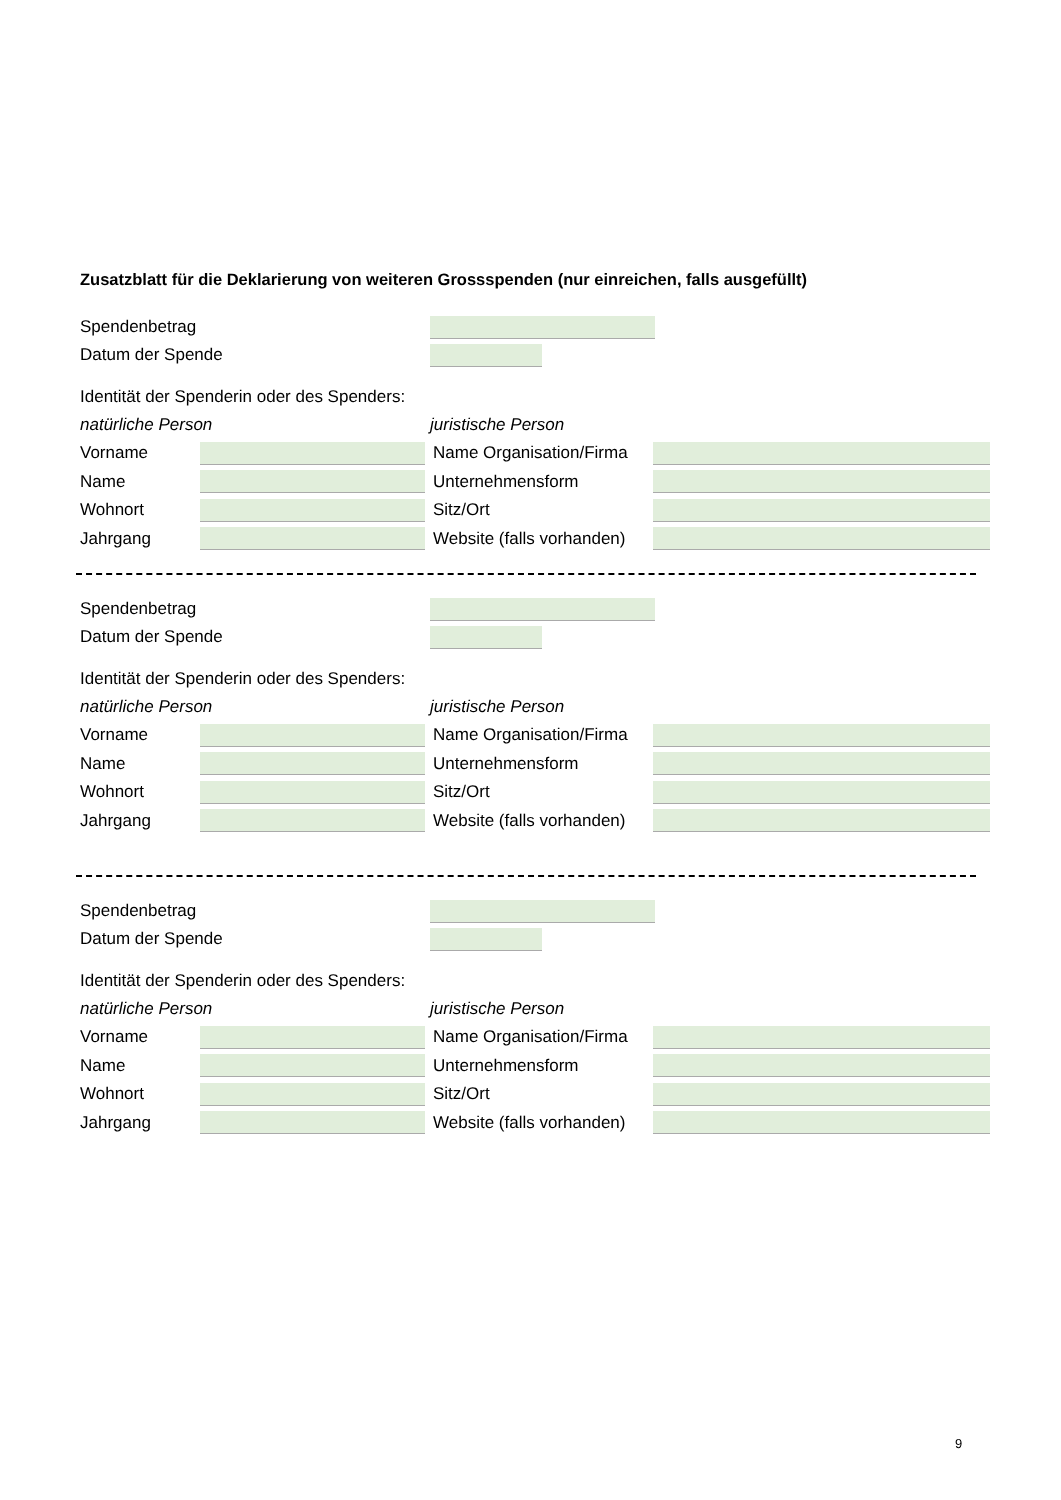Zusatzblatt für die Deklarierung von weiteren Grossspenden (nur einreichen, falls ausgefüllt)
Spendenbetrag
Datum der Spende
Identität der Spenderin oder des Spenders:
natürliche Person juristische Person
Vorname Name Organisation/Firma
Name Unternehmensform
Wohnort Sitz/Ort
Jahrgang Website (falls vorhanden)
Spendenbetrag
Datum der Spende
Identität der Spenderin oder des Spenders:
natürliche Person juristische Person
Vorname Name Organisation/Firma
Name Unternehmensform
Wohnort Sitz/Ort
Jahrgang Website (falls vorhanden)
Spendenbetrag
Datum der Spende
Identität der Spenderin oder des Spenders:
natürliche Person juristische Person
Vorname Name Organisation/Firma
Name Unternehmensform
Wohnort Sitz/Ort
Jahrgang Website (falls vorhanden)
9